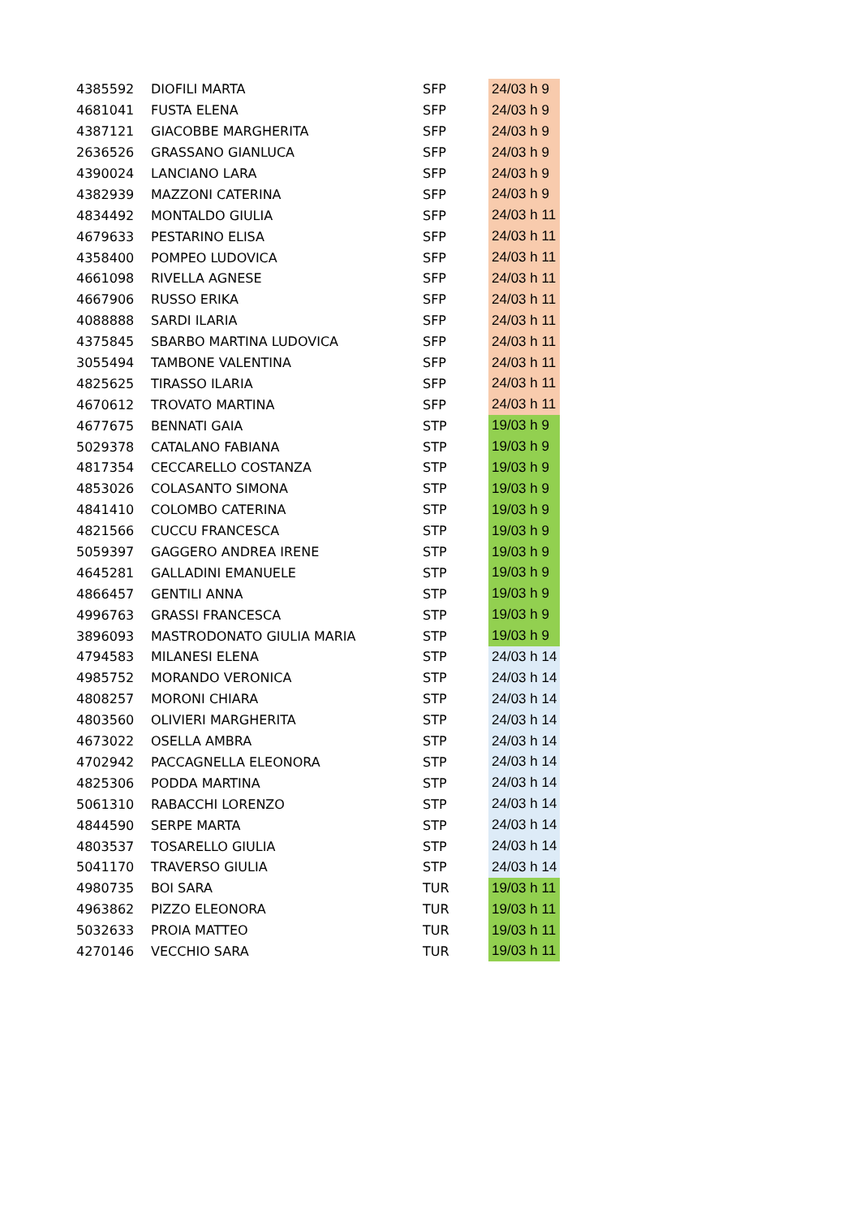| 4385592 | DIOFILI MARTA | SFP | 24/03 h 9 |
| 4681041 | FUSTA ELENA | SFP | 24/03 h 9 |
| 4387121 | GIACOBBE MARGHERITA | SFP | 24/03 h 9 |
| 2636526 | GRASSANO GIANLUCA | SFP | 24/03 h 9 |
| 4390024 | LANCIANO LARA | SFP | 24/03 h 9 |
| 4382939 | MAZZONI CATERINA | SFP | 24/03 h 9 |
| 4834492 | MONTALDO GIULIA | SFP | 24/03 h 11 |
| 4679633 | PESTARINO ELISA | SFP | 24/03 h 11 |
| 4358400 | POMPEO LUDOVICA | SFP | 24/03 h 11 |
| 4661098 | RIVELLA AGNESE | SFP | 24/03 h 11 |
| 4667906 | RUSSO ERIKA | SFP | 24/03 h 11 |
| 4088888 | SARDI ILARIA | SFP | 24/03 h 11 |
| 4375845 | SBARBO MARTINA LUDOVICA | SFP | 24/03 h 11 |
| 3055494 | TAMBONE VALENTINA | SFP | 24/03 h 11 |
| 4825625 | TIRASSO ILARIA | SFP | 24/03 h 11 |
| 4670612 | TROVATO MARTINA | SFP | 24/03 h 11 |
| 4677675 | BENNATI GAIA | STP | 19/03 h 9 |
| 5029378 | CATALANO FABIANA | STP | 19/03 h 9 |
| 4817354 | CECCARELLO COSTANZA | STP | 19/03 h 9 |
| 4853026 | COLASANTO SIMONA | STP | 19/03 h 9 |
| 4841410 | COLOMBO CATERINA | STP | 19/03 h 9 |
| 4821566 | CUCCU FRANCESCA | STP | 19/03 h 9 |
| 5059397 | GAGGERO ANDREA IRENE | STP | 19/03 h 9 |
| 4645281 | GALLADINI EMANUELE | STP | 19/03 h 9 |
| 4866457 | GENTILI ANNA | STP | 19/03 h 9 |
| 4996763 | GRASSI FRANCESCA | STP | 19/03 h 9 |
| 3896093 | MASTRODONATO GIULIA MARIA | STP | 19/03 h 9 |
| 4794583 | MILANESI ELENA | STP | 24/03 h 14 |
| 4985752 | MORANDO VERONICA | STP | 24/03 h 14 |
| 4808257 | MORONI CHIARA | STP | 24/03 h 14 |
| 4803560 | OLIVIERI MARGHERITA | STP | 24/03 h 14 |
| 4673022 | OSELLA AMBRA | STP | 24/03 h 14 |
| 4702942 | PACCAGNELLA ELEONORA | STP | 24/03 h 14 |
| 4825306 | PODDA MARTINA | STP | 24/03 h 14 |
| 5061310 | RABACCHI LORENZO | STP | 24/03 h 14 |
| 4844590 | SERPE MARTA | STP | 24/03 h 14 |
| 4803537 | TOSARELLO GIULIA | STP | 24/03 h 14 |
| 5041170 | TRAVERSO GIULIA | STP | 24/03 h 14 |
| 4980735 | BOI SARA | TUR | 19/03 h 11 |
| 4963862 | PIZZO ELEONORA | TUR | 19/03 h 11 |
| 5032633 | PROIA MATTEO | TUR | 19/03 h 11 |
| 4270146 | VECCHIO SARA | TUR | 19/03 h 11 |